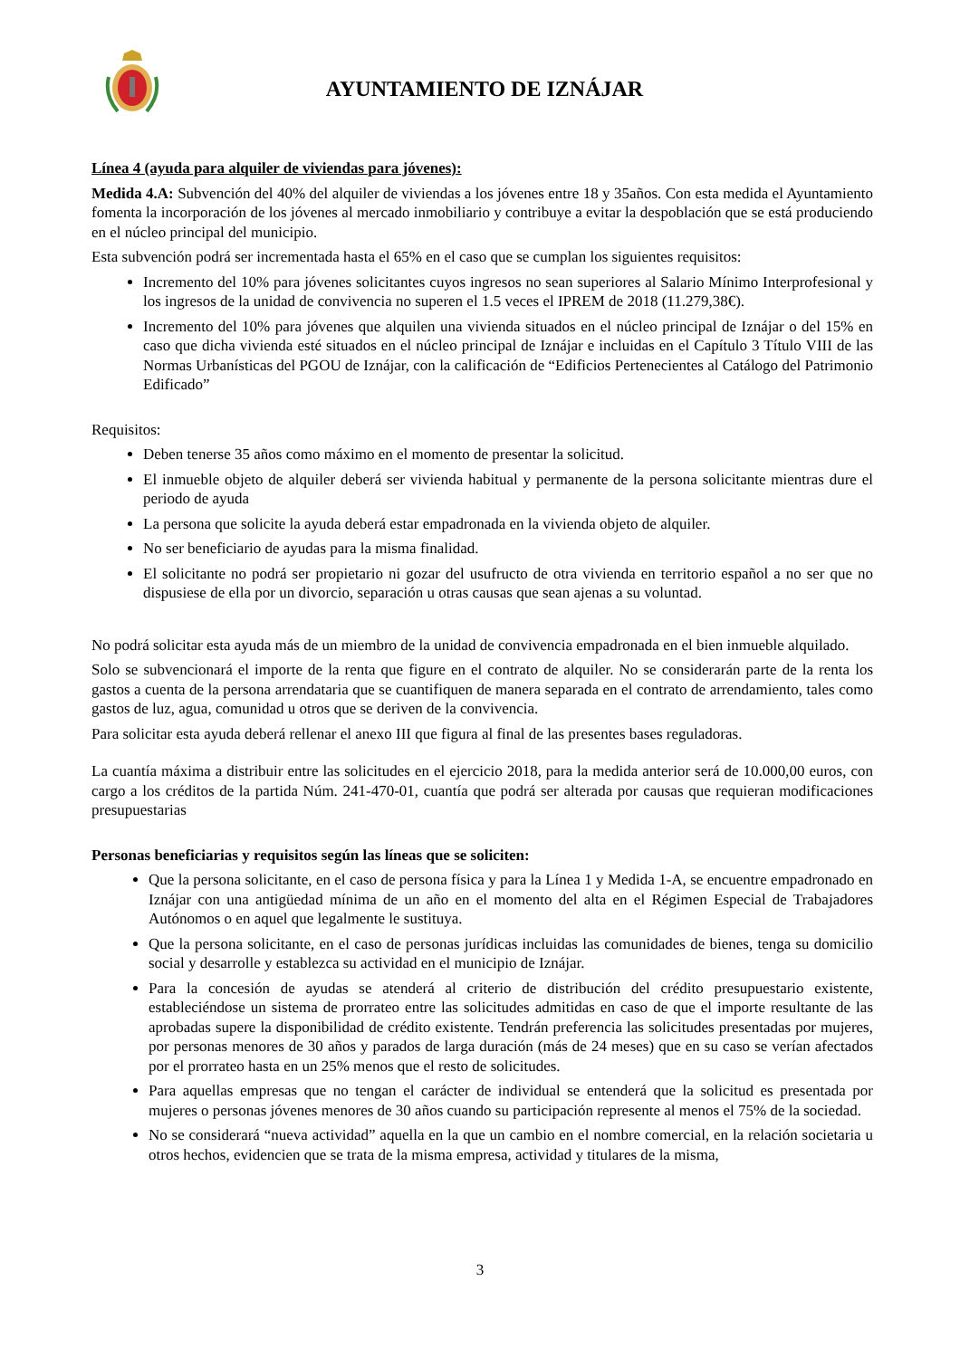AYUNTAMIENTO DE IZNÁJAR
Línea 4 (ayuda para alquiler de viviendas para jóvenes):
Medida 4.A: Subvención del 40% del alquiler de viviendas a los jóvenes entre 18 y 35años. Con esta medida el Ayuntamiento fomenta la incorporación de los jóvenes al mercado inmobiliario y contribuye a evitar la despoblación que se está produciendo en el núcleo principal del municipio.
Esta subvención podrá ser incrementada hasta el 65% en el caso que se cumplan los siguientes requisitos:
Incremento del 10% para jóvenes solicitantes cuyos ingresos no sean superiores al Salario Mínimo Interprofesional y los ingresos de la unidad de convivencia no superen el 1.5 veces el IPREM de 2018 (11.279,38€).
Incremento del 10% para jóvenes que alquilen una vivienda situados en el núcleo principal de Iznájar o del 15% en caso que dicha vivienda esté situados en el núcleo principal de Iznájar e incluidas en el Capítulo 3 Título VIII de las Normas Urbanísticas del PGOU de Iznájar, con la calificación de “Edificios Pertenecientes al Catálogo del Patrimonio Edificado”
Requisitos:
Deben tenerse 35 años como máximo en el momento de presentar la solicitud.
El inmueble objeto de alquiler deberá ser vivienda habitual y permanente de la persona solicitante mientras dure el periodo de ayuda
La persona que solicite la ayuda deberá estar empadronada en la vivienda objeto de alquiler.
No ser beneficiario de ayudas para la misma finalidad.
El solicitante no podrá ser propietario ni gozar del usufructo de otra vivienda en territorio español a no ser que no dispusiese de ella por un divorcio, separación u otras causas que sean ajenas a su voluntad.
No podrá solicitar esta ayuda más de un miembro de la unidad de convivencia empadronada en el bien inmueble alquilado.
Solo se subvencionará el importe de la renta que figure en el contrato de alquiler. No se considerarán parte de la renta los gastos a cuenta de la persona arrendataria que se cuantifiquen de manera separada en el contrato de arrendamiento, tales como gastos de luz, agua, comunidad u otros que se deriven de la convivencia.
Para solicitar esta ayuda deberá rellenar el anexo III que figura al final de las presentes bases reguladoras.
La cuantía máxima a distribuir entre las solicitudes en el ejercicio 2018, para la medida anterior será de 10.000,00 euros, con cargo a los créditos de la partida Núm. 241-470-01, cuantía que podrá ser alterada por causas que requieran modificaciones presupuestarias
Personas beneficiarias y requisitos según las líneas que se soliciten:
Que la persona solicitante, en el caso de persona física y para la Línea 1 y Medida 1-A, se encuentre empadronado en Iznájar con una antigüedad mínima de un año en el momento del alta en el Régimen Especial de Trabajadores Autónomos o en aquel que legalmente le sustituya.
Que la persona solicitante, en el caso de personas jurídicas incluidas las comunidades de bienes, tenga su domicilio social y desarrolle y establezca su actividad en el municipio de Iznájar.
Para la concesión de ayudas se atenderá al criterio de distribución del crédito presupuestario existente, estableciéndose un sistema de prorrateo entre las solicitudes admitidas en caso de que el importe resultante de las aprobadas supere la disponibilidad de crédito existente. Tendrán preferencia las solicitudes presentadas por mujeres, por personas menores de 30 años y parados de larga duración (más de 24 meses) que en su caso se verían afectados por el prorrateo hasta en un 25% menos que el resto de solicitudes.
Para aquellas empresas que no tengan el carácter de individual se entenderá que la solicitud es presentada por mujeres o personas jóvenes menores de 30 años cuando su participación represente al menos el 75% de la sociedad.
No se considerará “nueva actividad” aquella en la que un cambio en el nombre comercial, en la relación societaria u otros hechos, evidencien que se trata de la misma empresa, actividad y titulares de la misma,
3